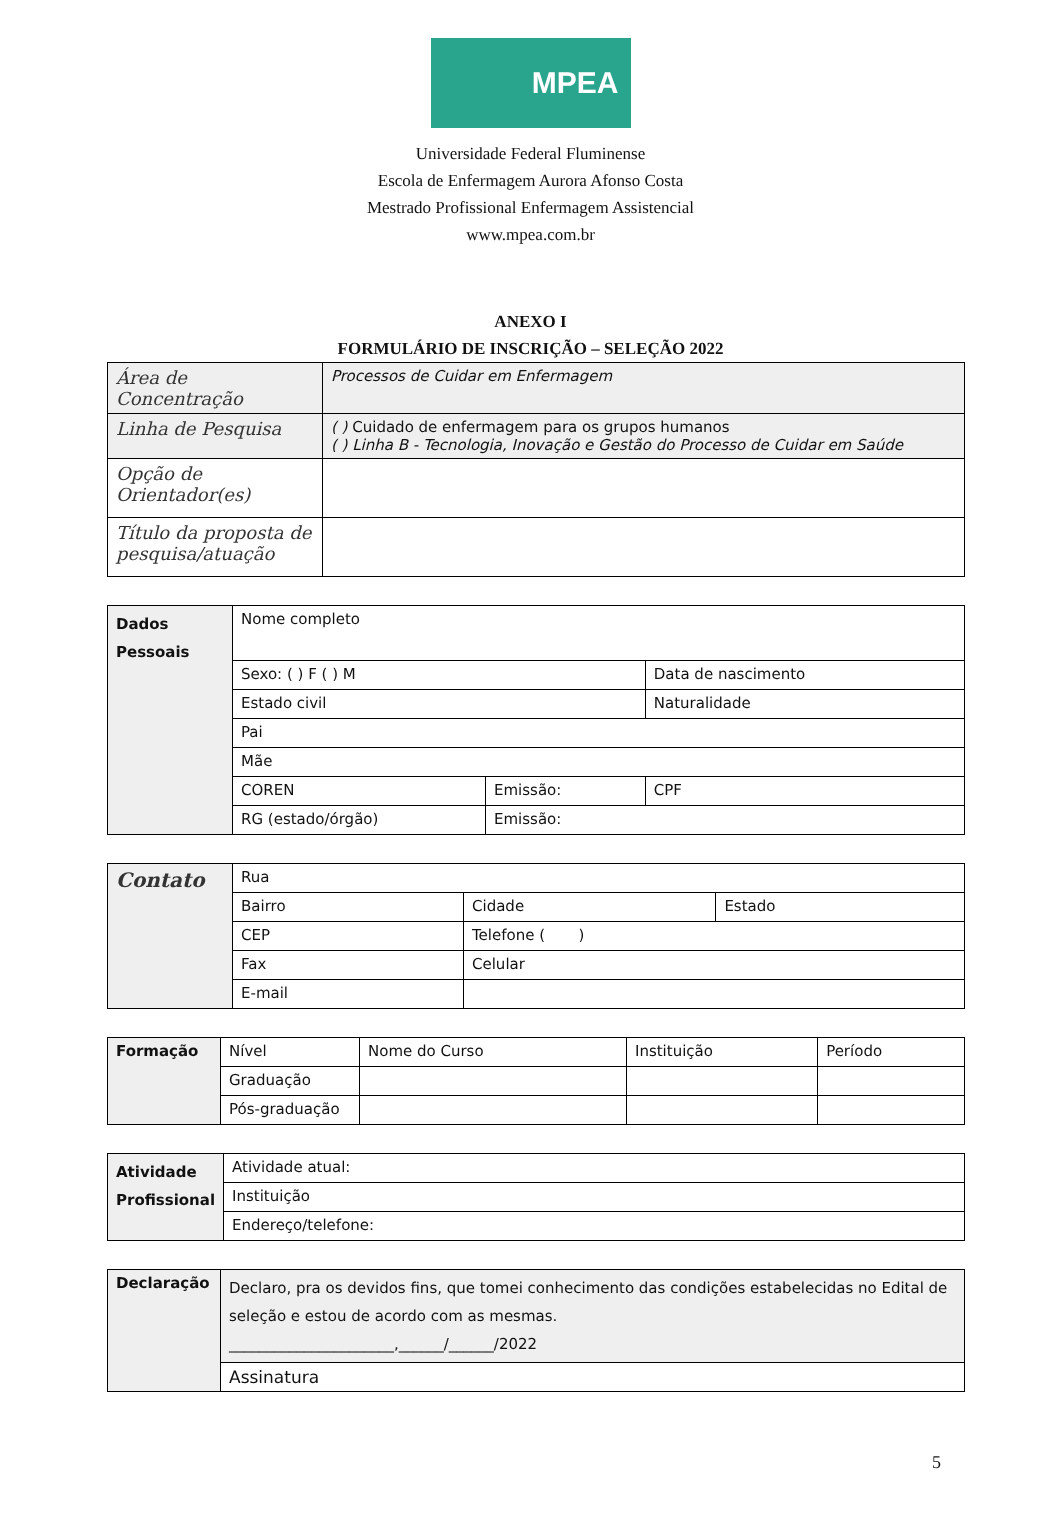MPEA
Universidade Federal Fluminense
Escola de Enfermagem Aurora Afonso Costa
Mestrado Profissional Enfermagem Assistencial
www.mpea.com.br
ANEXO I
FORMULÁRIO DE INSCRIÇÃO – SELEÇÃO 2022
| Área de Concentração | Processos de Cuidar em Enfermagem |
| Linha de Pesquisa | ( ) Cuidado de enfermagem para os grupos humanos ( ) Linha B - Tecnologia, Inovação e Gestão do Processo de Cuidar em Saúde |
| Opção de Orientador(es) | |
| Título da proposta de pesquisa/atuação | |
| Dados Pessoais | Nome completo | | |
| | Sexo: ( ) F ( ) M | | Data de nascimento |
| | Estado civil | | Naturalidade |
| | Pai | | |
| | Mãe | | |
| | COREN | Emissão: | CPF |
| | RG (estado/órgão) | Emissão: | |
| Contato | Rua | | |
| | Bairro | Cidade | Estado |
| | CEP | Telefone ( ) | |
| | Fax | Celular | |
| | E-mail | | |
| Formação | Nível | Nome do Curso | Instituição | Período |
| | Graduação | | | |
| | Pós-graduação | | | |
| Atividade Profissional | Atividade atual: |
| | Instituição |
| | Endereço/telefone: |
| Declaração | Declaro, pra os devidos fins, que tomei conhecimento das condições estabelecidas no Edital de seleção e estou de acordo com as mesmas. ______________________,______/______/2022 |
| | Assinatura |
5